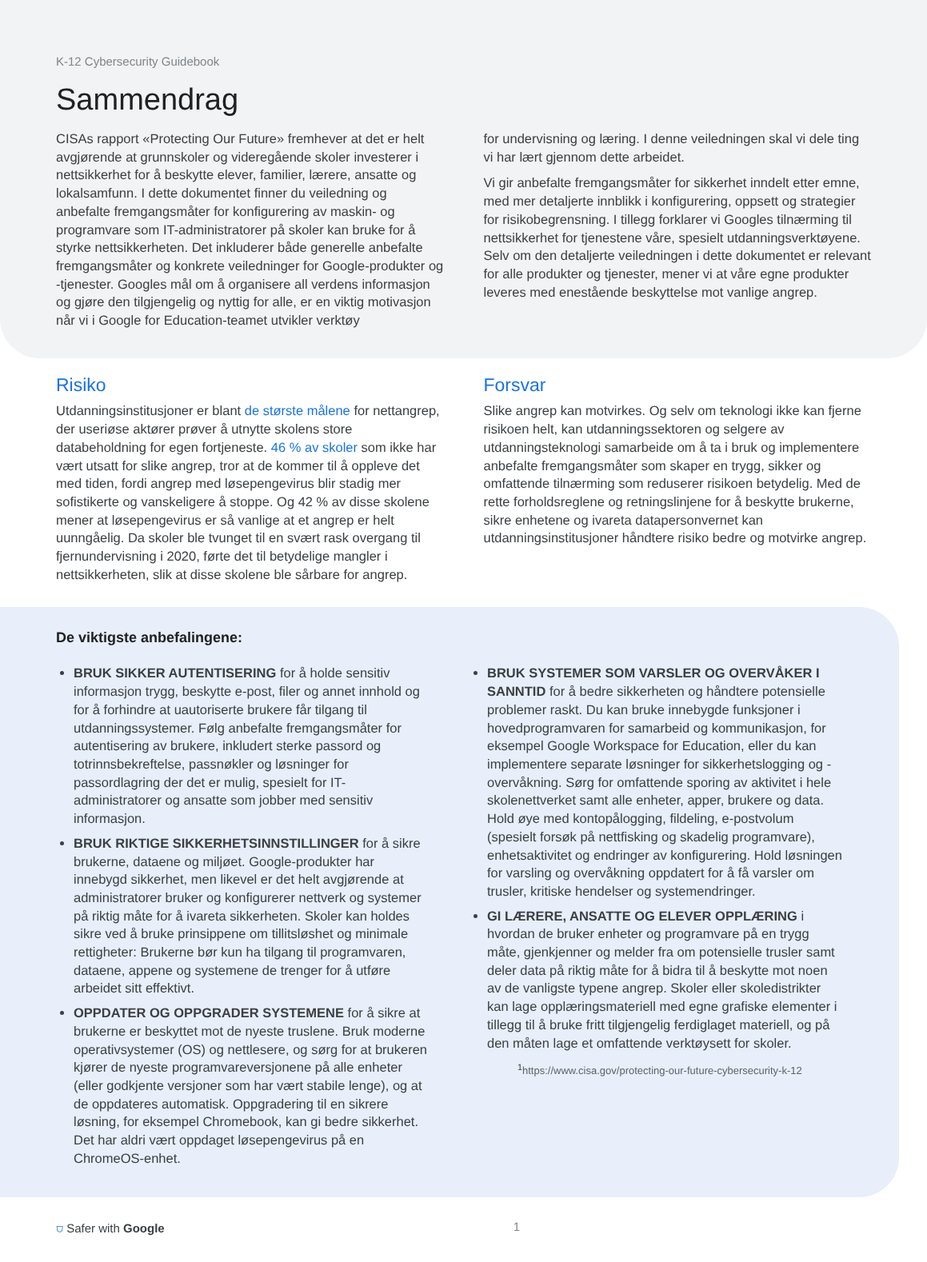K-12 Cybersecurity Guidebook
Sammendrag
CISAs rapport «Protecting Our Future» fremhever at det er helt avgjørende at grunnskoler og videregående skoler investerer i nettsikkerhet for å beskytte elever, familier, lærere, ansatte og lokalsamfunn. I dette dokumentet finner du veiledning og anbefalte fremgangsmåter for konfigurering av maskin- og programvare som IT-administratorer på skoler kan bruke for å styrke nettsikkerheten. Det inkluderer både generelle anbefalte fremgangsmåter og konkrete veiledninger for Google-produkter og -tjenester. Googles mål om å organisere all verdens informasjon og gjøre den tilgjengelig og nyttig for alle, er en viktig motivasjon når vi i Google for Education-teamet utvikler verktøy
for undervisning og læring. I denne veiledningen skal vi dele ting vi har lært gjennom dette arbeidet.
Vi gir anbefalte fremgangsmåter for sikkerhet inndelt etter emne, med mer detaljerte innblikk i konfigurering, oppsett og strategier for risikobegrensning. I tillegg forklarer vi Googles tilnærming til nettsikkerhet for tjenestene våre, spesielt utdanningsverktøyene. Selv om den detaljerte veiledningen i dette dokumentet er relevant for alle produkter og tjenester, mener vi at våre egne produkter leveres med enestående beskyttelse mot vanlige angrep.
Risiko
Utdanningsinstitusjoner er blant de største målene for nettangrep, der useriøse aktører prøver å utnytte skolens store databeholdning for egen fortjeneste. 46 % av skoler som ikke har vært utsatt for slike angrep, tror at de kommer til å oppleve det med tiden, fordi angrep med løsepengevirus blir stadig mer sofistikerte og vanskeligere å stoppe. Og 42 % av disse skolene mener at løsepengevirus er så vanlige at et angrep er helt uunngåelig. Da skoler ble tvunget til en svært rask overgang til fjernundervisning i 2020, førte det til betydelige mangler i nettsikkerheten, slik at disse skolene ble sårbare for angrep.
Forsvar
Slike angrep kan motvirkes. Og selv om teknologi ikke kan fjerne risikoen helt, kan utdanningssektoren og selgere av utdanningsteknologi samarbeide om å ta i bruk og implementere anbefalte fremgangsmåter som skaper en trygg, sikker og omfattende tilnærming som reduserer risikoen betydelig. Med de rette forholdsreglene og retningslinjene for å beskytte brukerne, sikre enhetene og ivareta datapersonvernet kan utdanningsinstitusjoner håndtere risiko bedre og motvirke angrep.
De viktigste anbefalingene:
BRUK SIKKER AUTENTISERING for å holde sensitiv informasjon trygg, beskytte e-post, filer og annet innhold og for å forhindre at uautoriserte brukere får tilgang til utdanningssystemer. Følg anbefalte fremgangsmåter for autentisering av brukere, inkludert sterke passord og totrinnsbekreftelse, passnøkler og løsninger for passordlagring der det er mulig, spesielt for IT-administratorer og ansatte som jobber med sensitiv informasjon.
BRUK RIKTIGE SIKKERHETSINNSTILLINGER for å sikre brukerne, dataene og miljøet. Google-produkter har innebygd sikkerhet, men likevel er det helt avgjørende at administratorer bruker og konfigurerer nettverk og systemer på riktig måte for å ivareta sikkerheten. Skoler kan holdes sikre ved å bruke prinsippene om tillitsløshet og minimale rettigheter: Brukerne bør kun ha tilgang til programvaren, dataene, appene og systemene de trenger for å utføre arbeidet sitt effektivt.
OPPDATER OG OPPGRADER SYSTEMENE for å sikre at brukerne er beskyttet mot de nyeste truslene. Bruk moderne operativsystemer (OS) og nettlesere, og sørg for at brukeren kjører de nyeste programvareversjonene på alle enheter (eller godkjente versjoner som har vært stabile lenge), og at de oppdateres automatisk. Oppgradering til en sikrere løsning, for eksempel Chromebook, kan gi bedre sikkerhet. Det har aldri vært oppdaget løsepengevirus på en ChromeOS-enhet.
BRUK SYSTEMER SOM VARSLER OG OVERVÅKER I SANNTID for å bedre sikkerheten og håndtere potensielle problemer raskt. Du kan bruke innebygde funksjoner i hovedprogramvaren for samarbeid og kommunikasjon, for eksempel Google Workspace for Education, eller du kan implementere separate løsninger for sikkerhetslogging og -overvåkning. Sørg for omfattende sporing av aktivitet i hele skolenettverket samt alle enheter, apper, brukere og data. Hold øye med kontopålogging, fildeling, e-postvolum (spesielt forsøk på nettfisking og skadelig programvare), enhetsaktivitet og endringer av konfigurering. Hold løsningen for varsling og overvåkning oppdatert for å få varsler om trusler, kritiske hendelser og systemendringer.
GI LÆRERE, ANSATTE OG ELEVER OPPLÆRING i hvordan de bruker enheter og programvare på en trygg måte, gjenkjenner og melder fra om potensielle trusler samt deler data på riktig måte for å bidra til å beskytte mot noen av de vanligste typene angrep. Skoler eller skoledistrikter kan lage opplæringsmateriell med egne grafiske elementer i tillegg til å bruke fritt tilgjengelig ferdiglaget materiell, og på den måten lage et omfattende verktøysett for skoler.
<sup>1</sup> https://www.cisa.gov/protecting-our-future-cybersecurity-k-12
⛉ Safer with Google 1